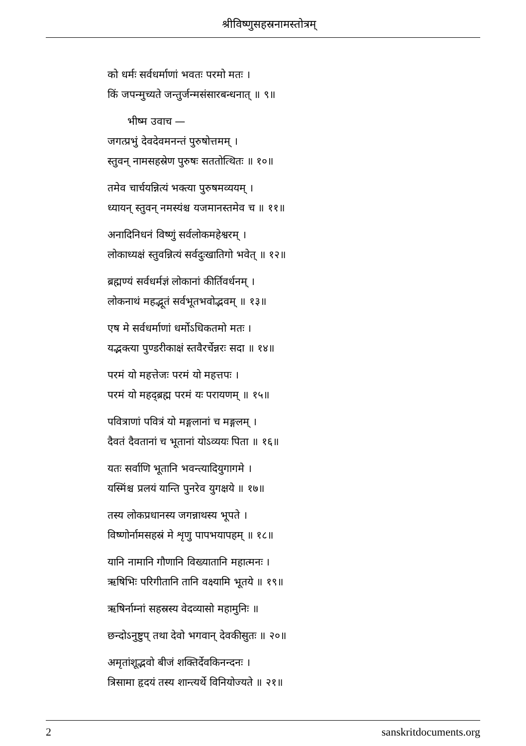श्रीविष्णुसहस्रनामस्तोत्रम्
को धर्मः सर्वधर्माणां भवतः परमो मतः ।
किं जपन्मुच्यते जन्तुर्जन्मसंसारबन्धनात् ॥ ९॥
भीष्म उवाच —
जगत्प्रभुं देवदेवमनन्तं पुरुषोत्तमम् ।
स्तुवन् नामसहस्रेण पुरुषः सततोत्थितः ॥ १०॥
तमेव चार्चयन्नित्यं भक्त्या पुरुषमव्ययम् ।
ध्यायन् स्तुवन् नमस्यंश्च यजमानस्तमेव च ॥ ११॥
अनादिनिधनं विष्णुं सर्वलोकमहेश्वरम् ।
लोकाध्यक्षं स्तुवन्नित्यं सर्वदुःखातिगो भवेत् ॥ १२॥
ब्रह्मण्यं सर्वधर्मज्ञं लोकानां कीर्तिवर्धनम् ।
लोकनाथं महद्भूतं सर्वभूतभवोद्भवम् ॥ १३॥
एष मे सर्वधर्माणां धर्मोऽधिकतमो मतः ।
यद्भक्त्या पुण्डरीकाक्षं स्तवैरर्चेन्नरः सदा ॥ १४॥
परमं यो महत्तेजः परमं यो महत्तपः ।
परमं यो महद्ब्रह्म परमं यः परायणम् ॥ १५॥
पवित्राणां पवित्रं यो मङ्गलानां च मङ्गलम् ।
दैवतं दैवतानां च भूतानां योऽव्ययः पिता ॥ १६॥
यतः सर्वाणि भूतानि भवन्त्यादियुगागमे ।
यस्मिंश्च प्रलयं यान्ति पुनरेव युगक्षये ॥ १७॥
तस्य लोकप्रधानस्य जगन्नाथस्य भूपते ।
विष्णोर्नामसहस्रं मे शृणु पापभयापहम् ॥ १८॥
यानि नामानि गौणानि विख्यातानि महात्मनः ।
ऋषिभिः परिगीतानि तानि वक्ष्यामि भूतये ॥ १९॥
ऋषिर्नाम्नां सहस्रस्य वेदव्यासो महामुनिः ॥
छन्दोऽनुष्टुप् तथा देवो भगवान् देवकीसुतः ॥ २०॥
अमृतांशूद्भवो बीजं शक्तिर्देवकिनन्दनः ।
त्रिसामा हृदयं तस्य शान्त्यर्थे विनियोज्यते ॥ २१॥
2 sanskritdocuments.org